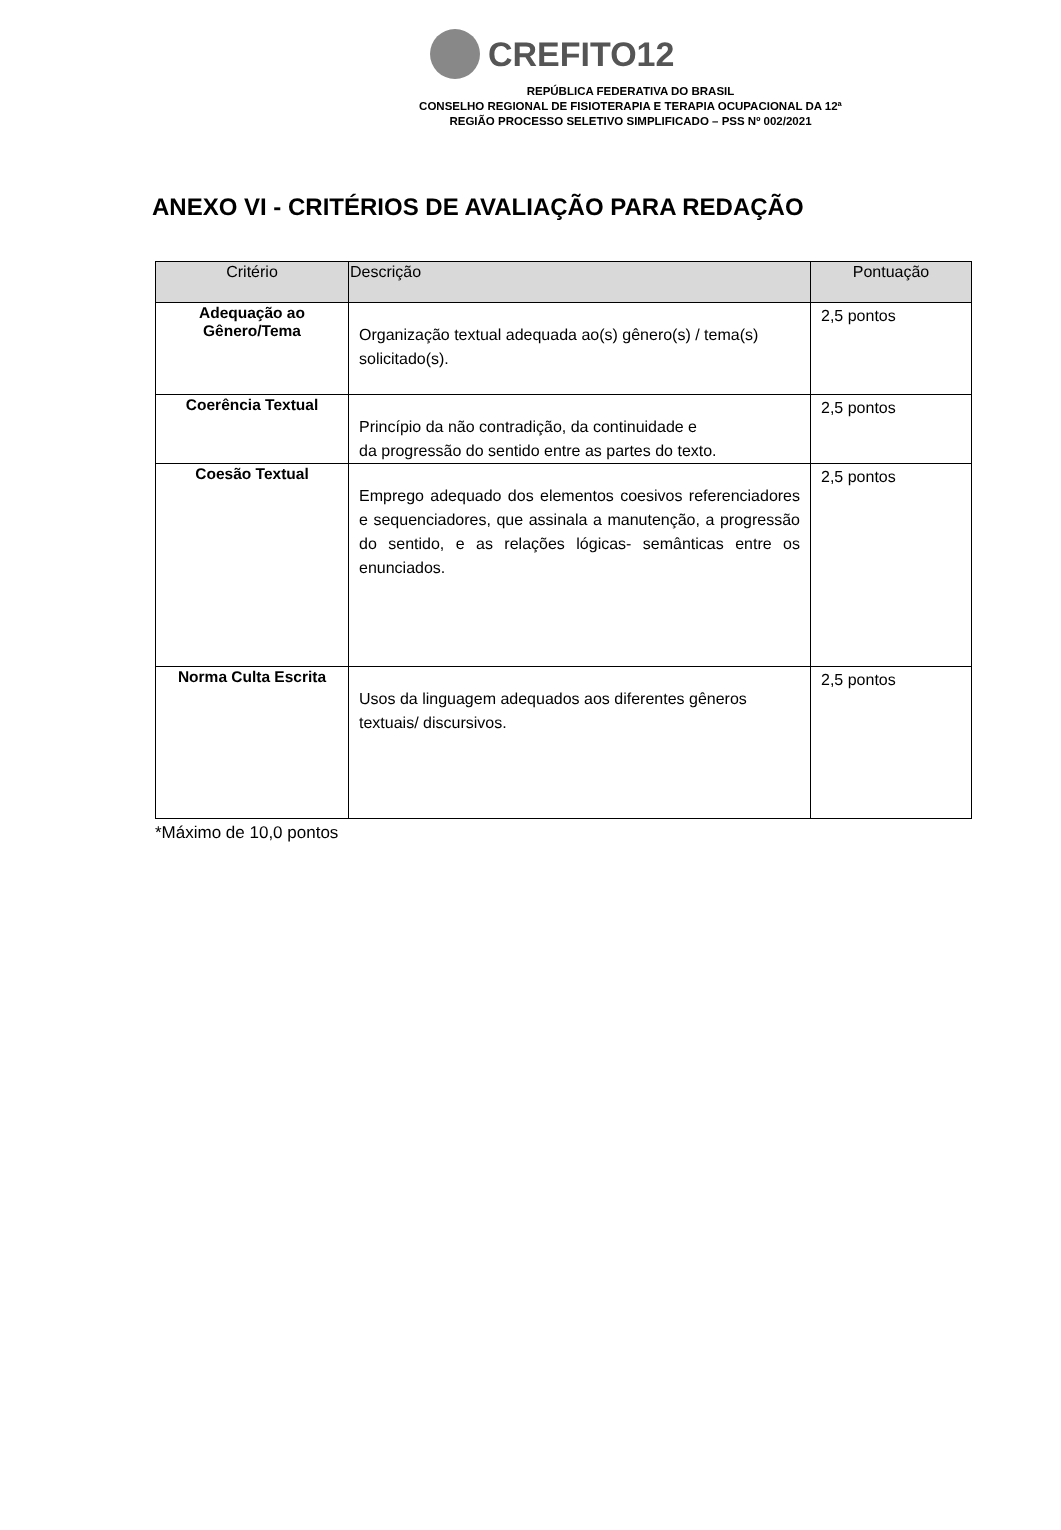CREFITO12
REPÚBLICA FEDERATIVA DO BRASIL
CONSELHO REGIONAL DE FISIOTERAPIA E TERAPIA OCUPACIONAL DA 12ª
REGIÃO PROCESSO SELETIVO SIMPLIFICADO – PSS Nº 002/2021
ANEXO VI - CRITÉRIOS DE AVALIAÇÃO PARA REDAÇÃO
| Critério | Descrição | Pontuação |
| --- | --- | --- |
| Adequação ao Gênero/Tema | Organização textual adequada ao(s) gênero(s) / tema(s) solicitado(s). | 2,5 pontos |
| Coerência Textual | Princípio da não contradição, da continuidade e da progressão do sentido entre as partes do texto. | 2,5 pontos |
| Coesão Textual | Emprego adequado dos elementos coesivos referenciadores e sequenciadores, que assinala a manutenção, a progressão do sentido, e as relações lógicas- semânticas entre os enunciados. | 2,5 pontos |
| Norma Culta Escrita | Usos da linguagem adequados aos diferentes gêneros textuais/ discursivos. | 2,5 pontos |
*Máximo de 10,0 pontos